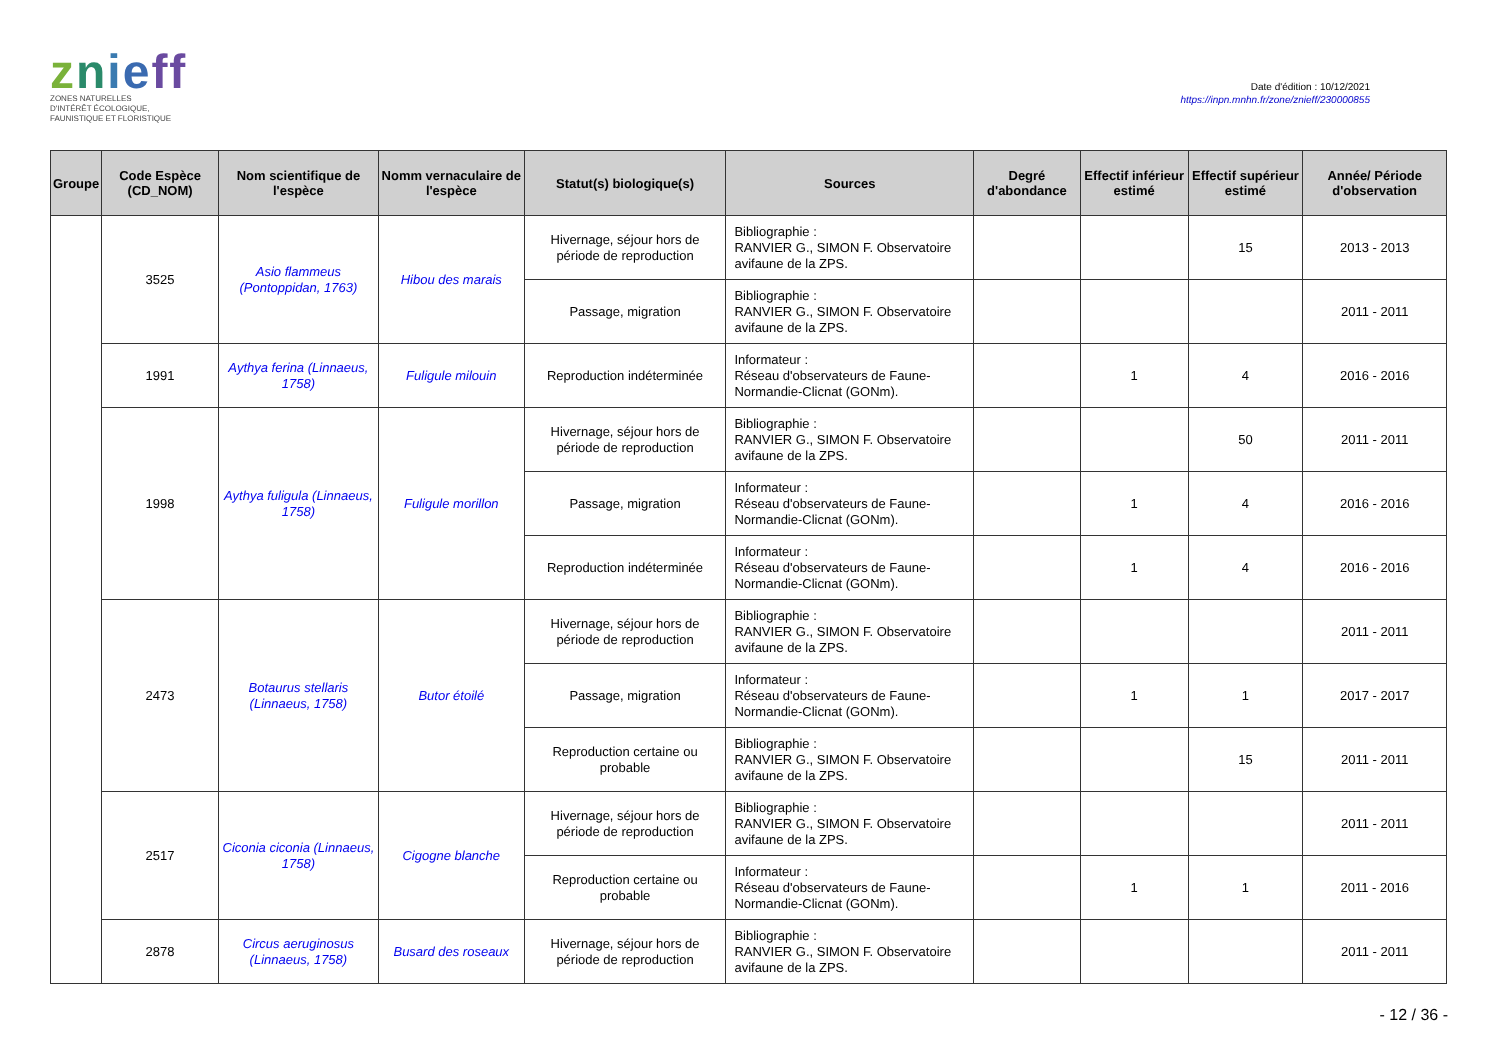znieff
ZONES NATURELLES
D'INTÉRÊT ÉCOLOGIQUE,
FAUNISTIQUE ET FLORISTIQUE
Date d'édition : 10/12/2021
https://inpn.mnhn.fr/zone/znieff/230000855
| Groupe | Code Espèce (CD_NOM) | Nom scientifique de l'espèce | Nomm vernaculaire de l'espèce | Statut(s) biologique(s) | Sources | Degré d'abondance | Effectif inférieur estimé | Effectif supérieur estimé | Année/ Période d'observation |
| --- | --- | --- | --- | --- | --- | --- | --- | --- | --- |
| | 3525 | Asio flammeus (Pontoppidan, 1763) | Hibou des marais | Hivernage, séjour hors de période de reproduction | Bibliographie : RANVIER G., SIMON F. Observatoire avifaune de la ZPS. | | | 15 | 2013 - 2013 |
| | | | | Passage, migration | Bibliographie : RANVIER G., SIMON F. Observatoire avifaune de la ZPS. | | | | 2011 - 2011 |
| | 1991 | Aythya ferina (Linnaeus, 1758) | Fuligule milouin | Reproduction indéterminée | Informateur : Réseau d'observateurs de Faune-Normandie-Clicnat (GONm). | | 1 | 4 | 2016 - 2016 |
| | 1998 | Aythya fuligula (Linnaeus, 1758) | Fuligule morillon | Hivernage, séjour hors de période de reproduction | Bibliographie : RANVIER G., SIMON F. Observatoire avifaune de la ZPS. | | | 50 | 2011 - 2011 |
| | | | | Passage, migration | Informateur : Réseau d'observateurs de Faune-Normandie-Clicnat (GONm). | | 1 | 4 | 2016 - 2016 |
| | | | | Reproduction indéterminée | Informateur : Réseau d'observateurs de Faune-Normandie-Clicnat (GONm). | | 1 | 4 | 2016 - 2016 |
| | 2473 | Botaurus stellaris (Linnaeus, 1758) | Butor étoilé | Hivernage, séjour hors de période de reproduction | Bibliographie : RANVIER G., SIMON F. Observatoire avifaune de la ZPS. | | | | 2011 - 2011 |
| | | | | Passage, migration | Informateur : Réseau d'observateurs de Faune-Normandie-Clicnat (GONm). | | 1 | 1 | 2017 - 2017 |
| | | | | Reproduction certaine ou probable | Bibliographie : RANVIER G., SIMON F. Observatoire avifaune de la ZPS. | | | 15 | 2011 - 2011 |
| | 2517 | Ciconia ciconia (Linnaeus, 1758) | Cigogne blanche | Hivernage, séjour hors de période de reproduction | Bibliographie : RANVIER G., SIMON F. Observatoire avifaune de la ZPS. | | | | 2011 - 2011 |
| | | | | Reproduction certaine ou probable | Informateur : Réseau d'observateurs de Faune-Normandie-Clicnat (GONm). | | 1 | 1 | 2011 - 2016 |
| | 2878 | Circus aeruginosus (Linnaeus, 1758) | Busard des roseaux | Hivernage, séjour hors de période de reproduction | Bibliographie : RANVIER G., SIMON F. Observatoire avifaune de la ZPS. | | | | 2011 - 2011 |
- 12 / 36 -